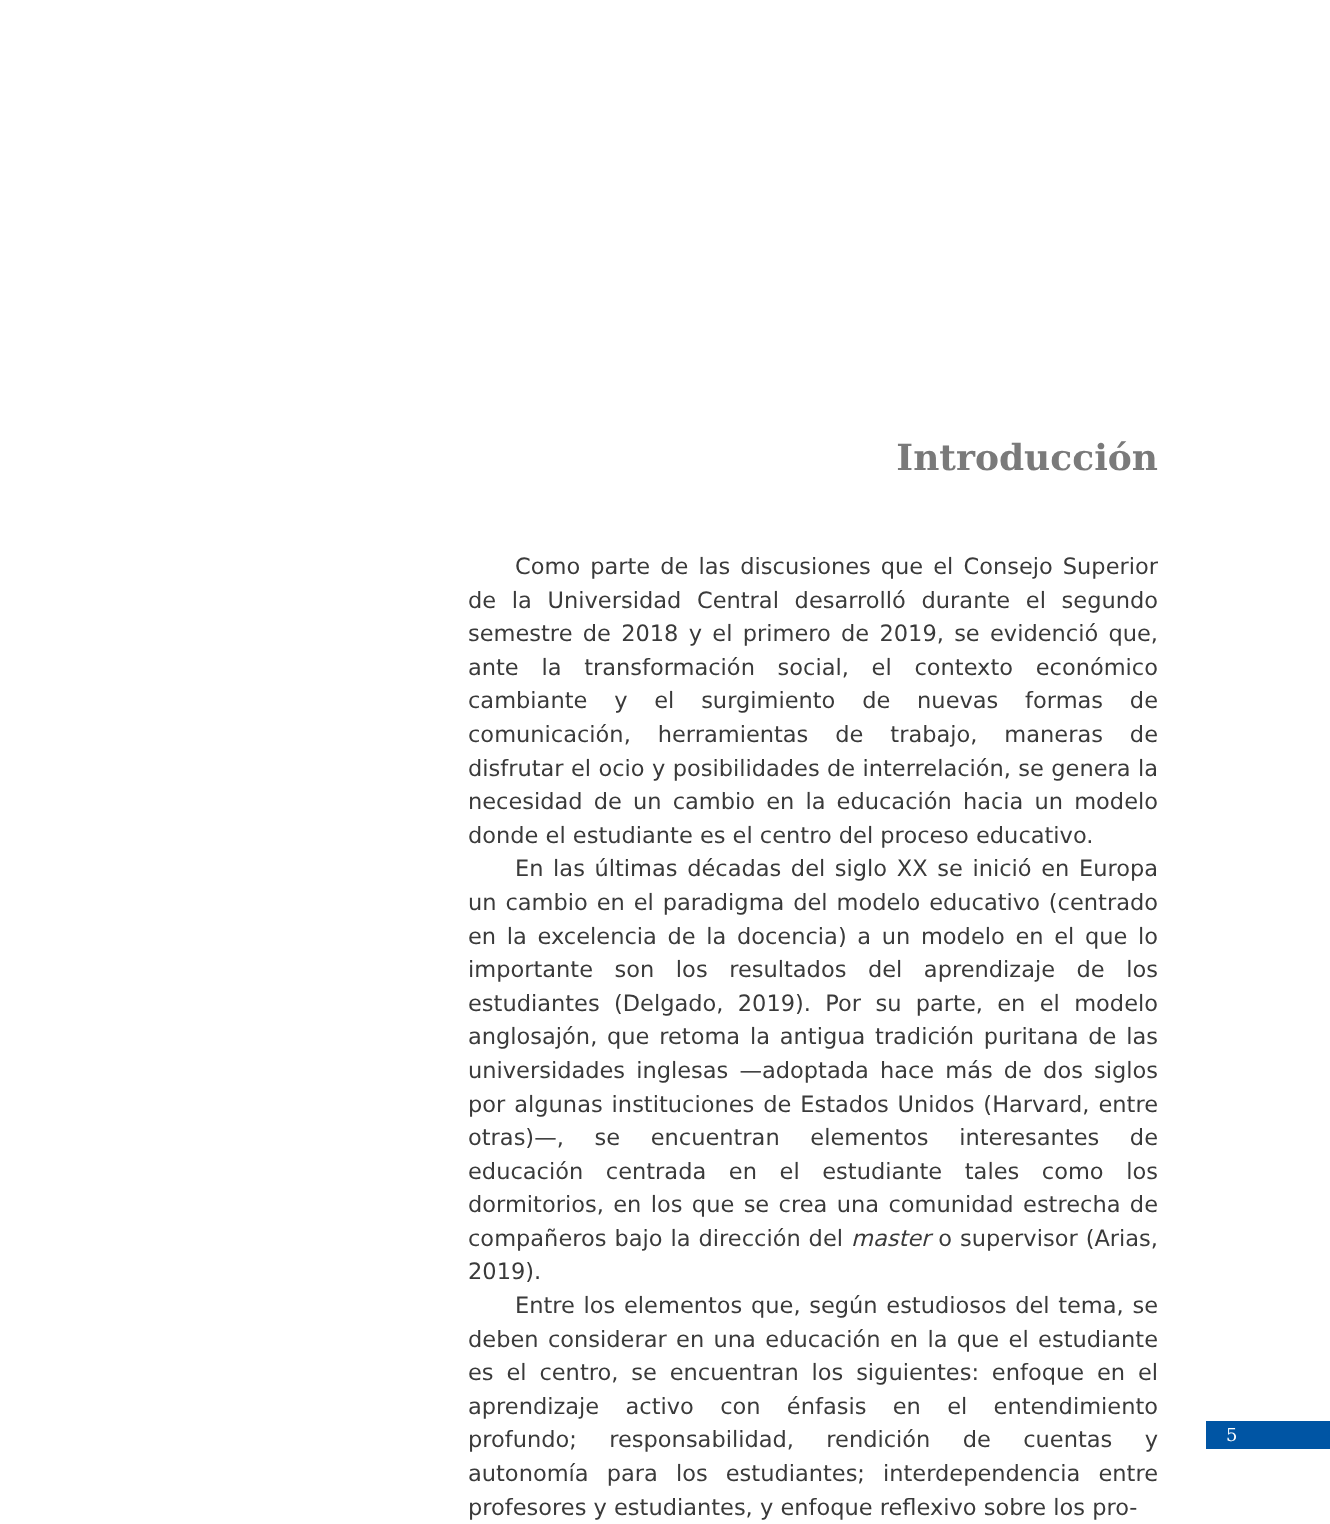Introducción
Como parte de las discusiones que el Consejo Superior de la Universidad Central desarrolló durante el segundo semestre de 2018 y el primero de 2019, se evidenció que, ante la transformación social, el contexto económico cambiante y el surgimiento de nuevas formas de comunicación, herramientas de trabajo, maneras de disfrutar el ocio y posibilidades de interrelación, se genera la necesidad de un cambio en la educación hacia un modelo donde el estudiante es el centro del proceso educativo.
En las últimas décadas del siglo XX se inició en Europa un cambio en el paradigma del modelo educativo (centrado en la excelencia de la docencia) a un modelo en el que lo importante son los resultados del aprendizaje de los estudiantes (Delgado, 2019). Por su parte, en el modelo anglosajón, que retoma la antigua tradición puritana de las universidades inglesas —adoptada hace más de dos siglos por algunas instituciones de Estados Unidos (Harvard, entre otras)—, se encuentran elementos interesantes de educación centrada en el estudiante tales como los dormitorios, en los que se crea una comunidad estrecha de compañeros bajo la dirección del master o supervisor (Arias, 2019).
Entre los elementos que, según estudiosos del tema, se deben considerar en una educación en la que el estudiante es el centro, se encuentran los siguientes: enfoque en el aprendizaje activo con énfasis en el entendimiento profundo; responsabilidad, rendición de cuentas y autonomía para los estudiantes; interdependencia entre profesores y estudiantes, y enfoque reflexivo sobre los pro-
5